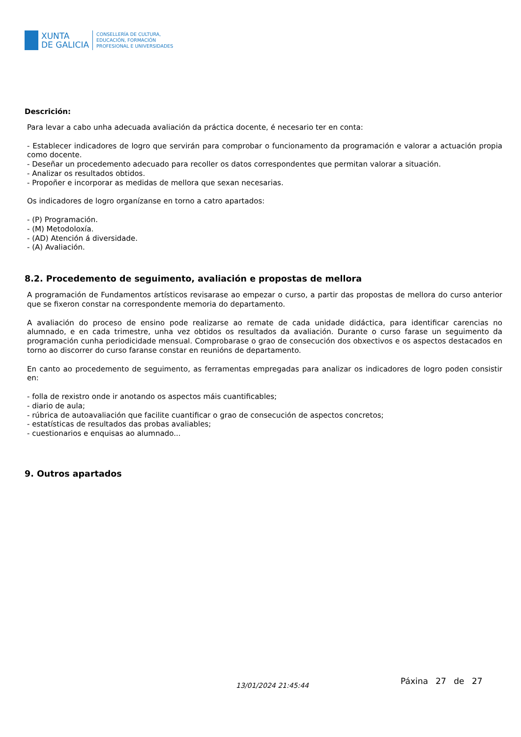XUNTA
DE GALICIA
CONSELLERÍA DE CULTURA,
EDUCACIÓN, FORMACIÓN
PROFESIONAL E UNIVERSIDADES
Descrición:
Para levar a cabo unha adecuada avaliación da práctica docente, é necesario ter en conta:
- Establecer indicadores de logro que servirán para comprobar o funcionamento da programación e valorar a actuación propia como docente.
- Deseñar un procedemento adecuado para recoller os datos correspondentes que permitan valorar a situación.
- Analizar os resultados obtidos.
- Propoñer e incorporar as medidas de mellora que sexan necesarias.
Os indicadores de logro organízanse en torno a catro apartados:
- (P) Programación.
- (M) Metodoloxía.
- (AD) Atención á diversidade.
- (A) Avaliación.
8.2. Procedemento de seguimento, avaliación e propostas de mellora
A programación de Fundamentos artísticos revisarase ao empezar o curso, a partir das propostas de mellora do curso anterior que se fixeron constar na correspondente memoria do departamento.
A avaliación do proceso de ensino pode realizarse ao remate de cada unidade didáctica, para identificar carencias no alumnado, e en cada trimestre, unha vez obtidos os resultados da avaliación. Durante o curso farase un seguimento da programación cunha periodicidade mensual. Comprobarase o grao de consecución dos obxectivos e os aspectos destacados en torno ao discorrer do curso faranse constar en reunións de departamento.
En canto ao procedemento de seguimento, as ferramentas empregadas para analizar os indicadores de logro poden consistir en:
- folla de rexistro onde ir anotando os aspectos máis cuantificables;
- diario de aula;
- rúbrica de autoavaliación que facilite cuantificar o grao de consecución de aspectos concretos;
- estatísticas de resultados das probas avaliables;
- cuestionarios e enquisas ao alumnado...
9. Outros apartados
13/01/2024 21:45:44 Páxina 27 de 27